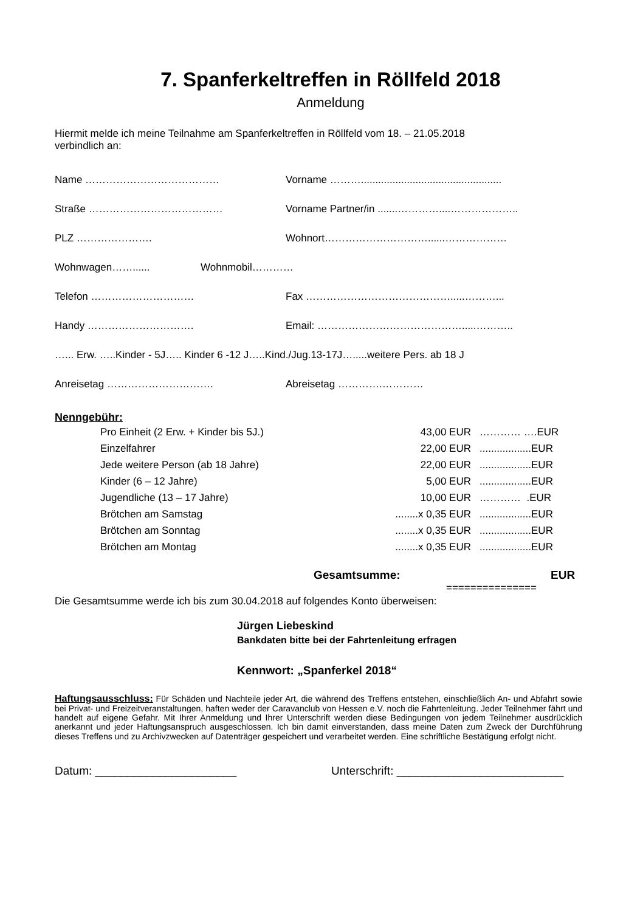7. Spanferkeltreffen in Röllfeld 2018
Anmeldung
Hiermit melde ich meine Teilnahme am Spanferkeltreffen in Röllfeld vom 18. – 21.05.2018
verbindlich an:
Name ………………………………… Vorname ……….................................................
Straße ………………………………… Vorname Partner/in .......…………....………………..
PLZ …………………. Wohnort…………………………......………………
Wohnwagen……...... Wohnmobil…………
Telefon ………………………… Fax …………………………………….....………...
Handy …………………………. Email: …………………………………….....………..
…... Erw. …..Kinder - 5J….. Kinder 6 -12 J…..Kind./Jug.13-17J….....weitere Pers. ab 18 J
Anreisetag …………………………. Abreisetag ………….…………
Nenngebühr:
| Pro Einheit (2 Erw. + Kinder bis 5J.) | 43,00 EUR | ………… ….EUR |
| Einzelfahrer | 22,00 EUR | ..................EUR |
| Jede weitere Person (ab 18 Jahre) | 22,00 EUR | ..................EUR |
| Kinder (6 – 12 Jahre) | 5,00 EUR | ..................EUR |
| Jugendliche (13 – 17 Jahre) | 10,00 EUR | ………… .EUR |
| Brötchen am Samstag | ........x 0,35 EUR | ..................EUR |
| Brötchen am Sonntag | ........x 0,35 EUR | ..................EUR |
| Brötchen am Montag | ........x 0,35 EUR | ..................EUR |
Gesamtsumme: EUR
===============
Die Gesamtsumme werde ich bis zum 30.04.2018 auf folgendes Konto überweisen:
Jürgen Liebeskind
Bankdaten bitte bei der Fahrtenleitung erfragen
Kennwort: „Spanferkel 2018“
Haftungsausschluss: Für Schäden und Nachteile jeder Art, die während des Treffens entstehen, einschließlich An- und Abfahrt sowie bei Privat- und Freizeitveranstaltungen, haften weder der Caravanclub von Hessen e.V. noch die Fahrtenleitung. Jeder Teilnehmer fährt und handelt auf eigene Gefahr. Mit Ihrer Anmeldung und Ihrer Unterschrift werden diese Bedingungen von jedem Teilnehmer ausdrücklich anerkannt und jeder Haftungsanspruch ausgeschlossen. Ich bin damit einverstanden, dass meine Daten zum Zweck der Durchführung dieses Treffens und zu Archivzwecken auf Datenträger gespeichert und verarbeitet werden. Eine schriftliche Bestätigung erfolgt nicht.
Datum: ______________________ Unterschrift: __________________________